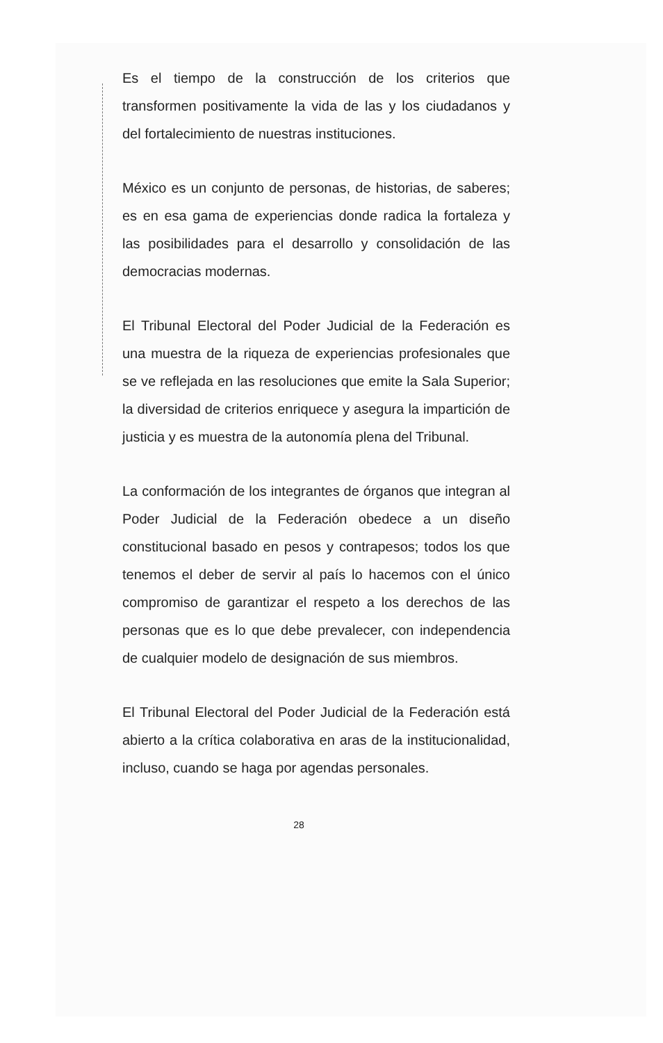Es el tiempo de la construcción de los criterios que transformen positivamente la vida de las y los ciudadanos y del fortalecimiento de nuestras instituciones.
México es un conjunto de personas, de historias, de saberes; es en esa gama de experiencias donde radica la fortaleza y las posibilidades para el desarrollo y consolidación de las democracias modernas.
El Tribunal Electoral del Poder Judicial de la Federación es una muestra de la riqueza de experiencias profesionales que se ve reflejada en las resoluciones que emite la Sala Superior; la diversidad de criterios enriquece y asegura la impartición de justicia y es muestra de la autonomía plena del Tribunal.
La conformación de los integrantes de órganos que integran al Poder Judicial de la Federación obedece a un diseño constitucional basado en pesos y contrapesos; todos los que tenemos el deber de servir al país lo hacemos con el único compromiso de garantizar el respeto a los derechos de las personas que es lo que debe prevalecer, con independencia de cualquier modelo de designación de sus miembros.
El Tribunal Electoral del Poder Judicial de la Federación está abierto a la crítica colaborativa en aras de la institucionalidad, incluso, cuando se haga por agendas personales.
28